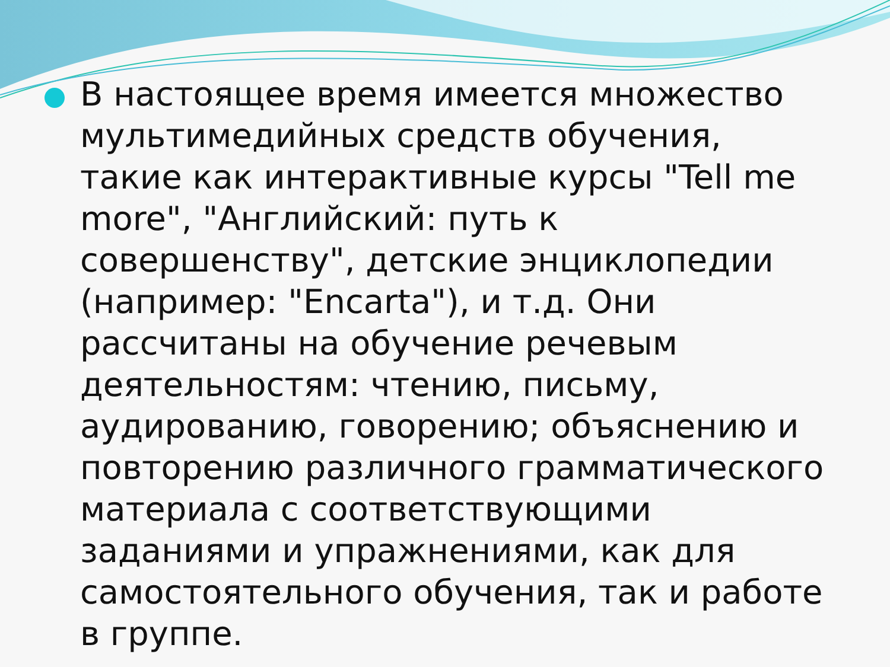В настоящее время имеется множество мультимедийных средств обучения, такие как интерактивные курсы "Tell me more", "Английский: путь к совершенству", детские энциклопедии (например: "Encarta"), и т.д. Они рассчитаны на обучение речевым деятельностям: чтению, письму, аудированию, говорению; объяснению и повторению различного грамматического материала с соответствующими заданиями и упражнениями, как для самостоятельного обучения, так и работе в группе.